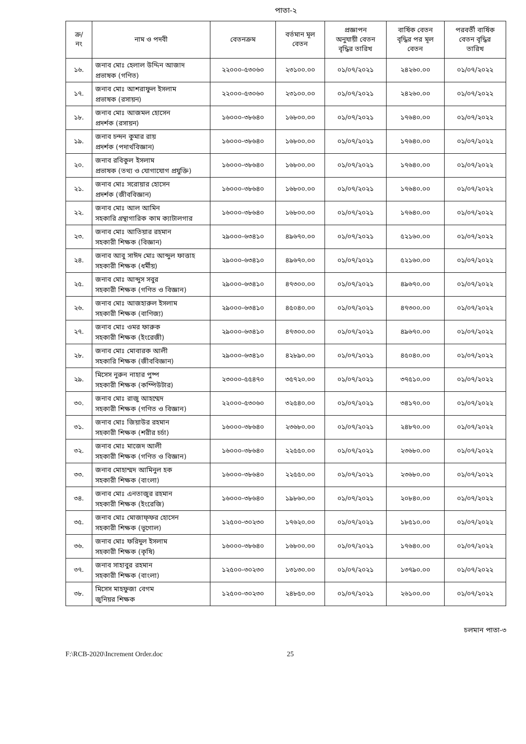পাতা-২
| ক্র/ নং | নাম ও পদবী | বেতনক্রম | বর্তমান মূল বেতন | প্রজ্ঞাপন অনুযায়ী বেতন বৃদ্ধির তারিখ | বার্ষিক বেতন বৃদ্ধির পর মূল বেতন | পরবর্তী বার্ষিক বেতন বৃদ্ধির তারিখ |
| --- | --- | --- | --- | --- | --- | --- |
| ১৬. | জনাব মোঃ হেলাল উদ্দিন আজাদ প্রভাষক (গণিত) | ২২০০০-৫৩০৬০ | ২৩১০০.০০ | ০১/০৭/২০২১ | ২৪২৬০.০০ | ০১/০৭/২০২২ |
| ১৭. | জনাব মোঃ আশরাফুল ইসলাম প্রভাষক (রসায়ন) | ২২০০০-৫৩০৬০ | ২৩১০০.০০ | ০১/০৭/২০২১ | ২৪২৬০.০০ | ০১/০৭/২০২২ |
| ১৮. | জনাব মোঃ আজমল হোসেন প্রদর্শক (রসায়ন) | ১৬০০০-৩৮৬৪০ | ১৬৮০০.০০ | ০১/০৭/২০২১ | ১৭৬৪০.০০ | ০১/০৭/২০২২ |
| ১৯. | জনাব চন্দন কুমার রায় প্রদর্শক (পদার্থবিজ্ঞান) | ১৬০০০-৩৮৬৪০ | ১৬৮০০.০০ | ০১/০৭/২০২১ | ১৭৬৪০.০০ | ০১/০৭/২০২২ |
| ২০. | জনাব রবিকুল ইসলাম প্রভাষক (তথ্য ও যোগাযোগ প্রযুক্তি) | ১৬০০০-৩৮৬৪০ | ১৬৮০০.০০ | ০১/০৭/২০২১ | ১৭৬৪০.০০ | ০১/০৭/২০২২ |
| ২১. | জনাব মোঃ সরোয়ার হোসেন প্রদর্শক (জীববিজ্ঞান) | ১৬০০০-৩৮৬৪০ | ১৬৮০০.০০ | ০১/০৭/২০২১ | ১৭৬৪০.০০ | ০১/০৭/২০২২ |
| ২২. | জনাব মোঃ আল আমিন সহকারি গ্রন্থাগারিক কাম ক্যাটালগার | ১৬০০০-৩৮৬৪০ | ১৬৮০০.০০ | ০১/০৭/২০২১ | ১৭৬৪০.০০ | ০১/০৭/২০২২ |
| ২৩. | জনাব মোঃ আতিয়ার রহমান সহকারী শিক্ষক (বিজ্ঞান) | ২৯০০০-৬৩৪১০ | ৪৯৬৭০.০০ | ০১/০৭/২০২১ | ৫২১৬০.০০ | ০১/০৭/২০২২ |
| ২৪. | জনাব আবু সাঈদ মোঃ আব্দুল ফাত্তাহ সহকারী শিক্ষক (ধর্মীয়) | ২৯০০০-৬৩৪১০ | ৪৯৬৭০.০০ | ০১/০৭/২০২১ | ৫২১৬০.০০ | ০১/০৭/২০২২ |
| ২৫. | জনাব মোঃ আব্দুস সবুর সহকারী শিক্ষক (গণিত ও বিজ্ঞান) | ২৯০০০-৬৩৪১০ | ৪৭৩০০.০০ | ০১/০৭/২০২১ | ৪৯৬৭০.০০ | ০১/০৭/২০২২ |
| ২৬. | জনাব মোঃ আজহারুল ইসলাম সহকারী শিক্ষক (বাণিজ্য) | ২৯০০০-৬৩৪১০ | ৪৫০৪০.০০ | ০১/০৭/২০২১ | ৪৭৩০০.০০ | ০১/০৭/২০২২ |
| ২৭. | জনাব মোঃ ওমর ফারুক সহকারী শিক্ষক (ইংরেজী) | ২৯০০০-৬৩৪১০ | ৪৭৩০০.০০ | ০১/০৭/২০২১ | ৪৯৬৭০.০০ | ০১/০৭/২০২২ |
| ২৮. | জনাব মোঃ মোবারক আলী সহকারি শিক্ষক (জীববিজ্ঞান) | ২৯০০০-৬৩৪১০ | ৪২৮৯০.০০ | ০১/০৭/২০২১ | ৪৫০৪০.০০ | ০১/০৭/২০২২ |
| ২৯. | মিসেস নুরুন নাহার পুষ্প সহকারী শিক্ষক (কম্পিউটার) | ২৩০০০-৫৫৪৭০ | ৩৫৭২০.০০ | ০১/০৭/২০২১ | ৩৭৫১০.০০ | ০১/০৭/২০২২ |
| ৩০. | জনাব মোঃ রাজু আহম্মেদ সহকারী শিক্ষক (গণিত ও বিজ্ঞান) | ২২০০০-৫৩০৬০ | ৩২৫৪০.০০ | ০১/০৭/২০২১ | ৩৪১৭০.০০ | ০১/০৭/২০২২ |
| ৩১. | জনাব মোঃ জিয়াউর রহমান সহকারী শিক্ষক (শরীর চর্চা) | ১৬০০০-৩৮৬৪০ | ২৩৬৮০.০০ | ০১/০৭/২০২১ | ২৪৮৭০.০০ | ০১/০৭/২০২২ |
| ৩২. | জনাব মোঃ মাজেদ আলী সহকারী শিক্ষক (গণিত ও বিজ্ঞান) | ১৬০০০-৩৮৬৪০ | ২২৫৫০.০০ | ০১/০৭/২০২১ | ২৩৬৮০.০০ | ০১/০৭/২০২২ |
| ৩৩. | জনাব মোহাম্মদ আমিনুল হক সহকারী শিক্ষক (বাংলা) | ১৬০০০-৩৮৬৪০ | ২২৫৫০.০০ | ০১/০৭/২০২১ | ২৩৬৮০.০০ | ০১/০৭/২০২২ |
| ৩৪. | জনাব মোঃ এনতাজুর রহমান সহকারী শিক্ষক (ইংরেজি) | ১৬০০০-৩৮৬৪০ | ১৯৮৬০.০০ | ০১/০৭/২০২১ | ২০৮৪০.০০ | ০১/০৭/২০২২ |
| ৩৫. | জনাব মোঃ মোজাফ্ফর হোসেন সহকারী শিক্ষক (ভূগোল) | ১২৫০০-৩০২৩০ | ১৭৬২০.০০ | ০১/০৭/২০২১ | ১৮৫১০.০০ | ০১/০৭/২০২২ |
| ৩৬. | জনাব মোঃ ফরিদুল ইসলাম সহকারী শিক্ষক (কৃষি) | ১৬০০০-৩৮৬৪০ | ১৬৮০০.০০ | ০১/০৭/২০২১ | ১৭৬৪০.০০ | ০১/০৭/২০২২ |
| ৩৭. | জনাব সাহাবুর রহমান সহকারী শিক্ষক (বাংলা) | ১২৫০০-৩০২৩০ | ১৩১৩০.০০ | ০১/০৭/২০২১ | ১৩৭৯০.০০ | ০১/০৭/২০২২ |
| ৩৮. | মিসেস মাহফুজা বেগম জুনিয়র শিক্ষক | ১২৫০০-৩০২৩০ | ২৪৮৫০.০০ | ০১/০৭/২০২১ | ২৬১০০.০০ | ০১/০৭/২০২২ |
চলমান পাতা-৩
F:\RCB-2020\Increment Order.doc 25